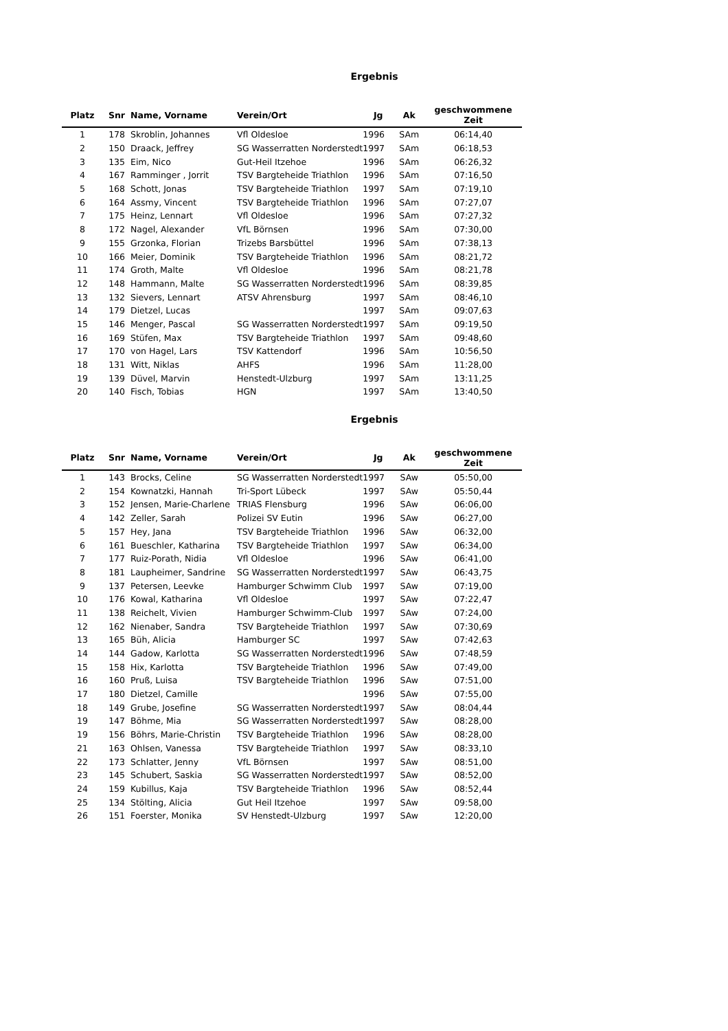Ergebnis
| Platz | Snr | Name, Vorname | Verein/Ort | Jg | Ak | geschwommene Zeit |
| --- | --- | --- | --- | --- | --- | --- |
| 1 | 178 | Skroblin, Johannes | Vfl Oldesloe | 1996 | SAm | 06:14,40 |
| 2 | 150 | Draack, Jeffrey | SG Wasserratten Norderstedt | 1997 | SAm | 06:18,53 |
| 3 | 135 | Eim, Nico | Gut-Heil Itzehoe | 1996 | SAm | 06:26,32 |
| 4 | 167 | Ramminger , Jorrit | TSV Bargteheide Triathlon | 1996 | SAm | 07:16,50 |
| 5 | 168 | Schott, Jonas | TSV Bargteheide Triathlon | 1997 | SAm | 07:19,10 |
| 6 | 164 | Assmy, Vincent | TSV Bargteheide Triathlon | 1996 | SAm | 07:27,07 |
| 7 | 175 | Heinz, Lennart | Vfl Oldesloe | 1996 | SAm | 07:27,32 |
| 8 | 172 | Nagel, Alexander | VfL Börnsen | 1996 | SAm | 07:30,00 |
| 9 | 155 | Grzonka, Florian | Trizebs Barsbüttel | 1996 | SAm | 07:38,13 |
| 10 | 166 | Meier, Dominik | TSV Bargteheide Triathlon | 1996 | SAm | 08:21,72 |
| 11 | 174 | Groth, Malte | Vfl Oldesloe | 1996 | SAm | 08:21,78 |
| 12 | 148 | Hammann, Malte | SG Wasserratten Norderstedt | 1996 | SAm | 08:39,85 |
| 13 | 132 | Sievers, Lennart | ATSV Ahrensburg | 1997 | SAm | 08:46,10 |
| 14 | 179 | Dietzel, Lucas | | 1997 | SAm | 09:07,63 |
| 15 | 146 | Menger, Pascal | SG Wasserratten Norderstedt | 1997 | SAm | 09:19,50 |
| 16 | 169 | Stüfen, Max | TSV Bargteheide Triathlon | 1997 | SAm | 09:48,60 |
| 17 | 170 | von Hagel, Lars | TSV Kattendorf | 1996 | SAm | 10:56,50 |
| 18 | 131 | Witt, Niklas | AHFS | 1996 | SAm | 11:28,00 |
| 19 | 139 | Düvel, Marvin | Henstedt-Ulzburg | 1997 | SAm | 13:11,25 |
| 20 | 140 | Fisch, Tobias | HGN | 1997 | SAm | 13:40,50 |
Ergebnis
| Platz | Snr | Name, Vorname | Verein/Ort | Jg | Ak | geschwommene Zeit |
| --- | --- | --- | --- | --- | --- | --- |
| 1 | 143 | Brocks, Celine | SG Wasserratten Norderstedt | 1997 | SAw | 05:50,00 |
| 2 | 154 | Kownatzki, Hannah | Tri-Sport Lübeck | 1997 | SAw | 05:50,44 |
| 3 | 152 | Jensen, Marie-Charlene | TRIAS Flensburg | 1996 | SAw | 06:06,00 |
| 4 | 142 | Zeller, Sarah | Polizei SV Eutin | 1996 | SAw | 06:27,00 |
| 5 | 157 | Hey, Jana | TSV Bargteheide Triathlon | 1996 | SAw | 06:32,00 |
| 6 | 161 | Bueschler, Katharina | TSV Bargteheide Triathlon | 1997 | SAw | 06:34,00 |
| 7 | 177 | Ruiz-Porath, Nidia | Vfl Oldesloe | 1996 | SAw | 06:41,00 |
| 8 | 181 | Laupheimer, Sandrine | SG Wasserratten Norderstedt | 1997 | SAw | 06:43,75 |
| 9 | 137 | Petersen, Leevke | Hamburger Schwimm Club | 1997 | SAw | 07:19,00 |
| 10 | 176 | Kowal, Katharina | Vfl Oldesloe | 1997 | SAw | 07:22,47 |
| 11 | 138 | Reichelt, Vivien | Hamburger Schwimm-Club | 1997 | SAw | 07:24,00 |
| 12 | 162 | Nienaber, Sandra | TSV Bargteheide Triathlon | 1997 | SAw | 07:30,69 |
| 13 | 165 | Büh, Alicia | Hamburger SC | 1997 | SAw | 07:42,63 |
| 14 | 144 | Gadow, Karlotta | SG Wasserratten Norderstedt | 1996 | SAw | 07:48,59 |
| 15 | 158 | Hix, Karlotta | TSV Bargteheide Triathlon | 1996 | SAw | 07:49,00 |
| 16 | 160 | Pruß, Luisa | TSV Bargteheide Triathlon | 1996 | SAw | 07:51,00 |
| 17 | 180 | Dietzel, Camille | | 1996 | SAw | 07:55,00 |
| 18 | 149 | Grube, Josefine | SG Wasserratten Norderstedt | 1997 | SAw | 08:04,44 |
| 19 | 147 | Böhme, Mia | SG Wasserratten Norderstedt | 1997 | SAw | 08:28,00 |
| 19 | 156 | Böhrs, Marie-Christin | TSV Bargteheide Triathlon | 1996 | SAw | 08:28,00 |
| 21 | 163 | Ohlsen, Vanessa | TSV Bargteheide Triathlon | 1997 | SAw | 08:33,10 |
| 22 | 173 | Schlatter, Jenny | VfL Börnsen | 1997 | SAw | 08:51,00 |
| 23 | 145 | Schubert, Saskia | SG Wasserratten Norderstedt | 1997 | SAw | 08:52,00 |
| 24 | 159 | Kubillus, Kaja | TSV Bargteheide Triathlon | 1996 | SAw | 08:52,44 |
| 25 | 134 | Stölting, Alicia | Gut Heil Itzehoe | 1997 | SAw | 09:58,00 |
| 26 | 151 | Foerster, Monika | SV Henstedt-Ulzburg | 1997 | SAw | 12:20,00 |